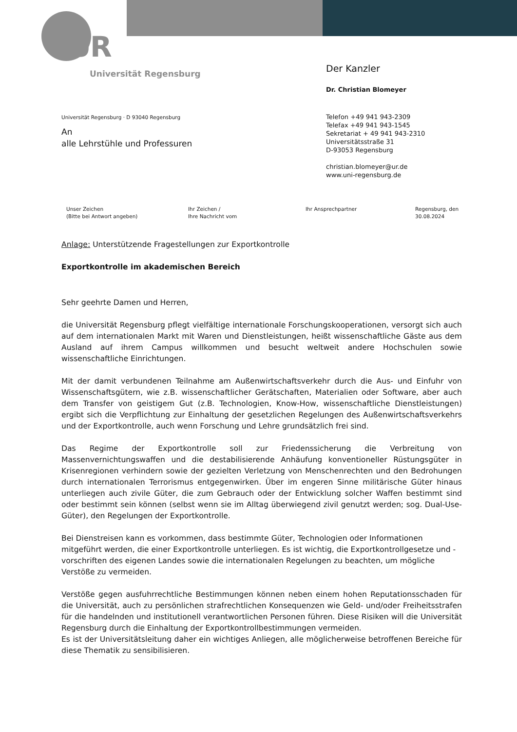UR
Universität Regensburg
Der Kanzler
Dr. Christian Blomeyer
Telefon +49 941 943-2309
Telefax +49 941 943-1545
Sekretariat + 49 941 943-2310
Universitätsstraße 31
D-93053 Regensburg
christian.blomeyer@ur.de
www.uni-regensburg.de
Universität Regensburg · D 93040 Regensburg
An
alle Lehrstühle und Professuren
Unser Zeichen
(Bitte bei Antwort angeben)
Ihr Zeichen /
Ihre Nachricht vom
Ihr Ansprechpartner Regensburg, den
30.08.2024
Anlage: Unterstützende Fragestellungen zur Exportkontrolle
Exportkontrolle im akademischen Bereich
Sehr geehrte Damen und Herren,
die Universität Regensburg pflegt vielfältige internationale Forschungskooperationen, versorgt sich auch auf dem internationalen Markt mit Waren und Dienstleistungen, heißt wissenschaftliche Gäste aus dem Ausland auf ihrem Campus willkommen und besucht weltweit andere Hochschulen sowie wissenschaftliche Einrichtungen.
Mit der damit verbundenen Teilnahme am Außenwirtschaftsverkehr durch die Aus- und Einfuhr von Wissenschaftsgütern, wie z.B. wissenschaftlicher Gerätschaften, Materialien oder Software, aber auch dem Transfer von geistigem Gut (z.B. Technologien, Know-How, wissenschaftliche Dienstleistungen) ergibt sich die Verpflichtung zur Einhaltung der gesetzlichen Regelungen des Außenwirtschaftsverkehrs und der Exportkontrolle, auch wenn Forschung und Lehre grundsätzlich frei sind.
Das Regime der Exportkontrolle soll zur Friedenssicherung die Verbreitung von Massenvernichtungswaffen und die destabilisierende Anhäufung konventioneller Rüstungsgüter in Krisenregionen verhindern sowie der gezielten Verletzung von Menschenrechten und den Bedrohungen durch internationalen Terrorismus entgegenwirken. Über im engeren Sinne militärische Güter hinaus unterliegen auch zivile Güter, die zum Gebrauch oder der Entwicklung solcher Waffen bestimmt sind oder bestimmt sein können (selbst wenn sie im Alltag überwiegend zivil genutzt werden; sog. Dual-Use-Güter), den Regelungen der Exportkontrolle.
Bei Dienstreisen kann es vorkommen, dass bestimmte Güter, Technologien oder Informationen mitgeführt werden, die einer Exportkontrolle unterliegen. Es ist wichtig, die Exportkontrollgesetze und -vorschriften des eigenen Landes sowie die internationalen Regelungen zu beachten, um mögliche Verstöße zu vermeiden.
Verstöße gegen ausfuhrrechtliche Bestimmungen können neben einem hohen Reputationsschaden für die Universität, auch zu persönlichen strafrechtlichen Konsequenzen wie Geld- und/oder Freiheitsstrafen für die handelnden und institutionell verantwortlichen Personen führen. Diese Risiken will die Universität Regensburg durch die Einhaltung der Exportkontrollbestimmungen vermeiden.
Es ist der Universitätsleitung daher ein wichtiges Anliegen, alle möglicherweise betroffenen Bereiche für diese Thematik zu sensibilisieren.